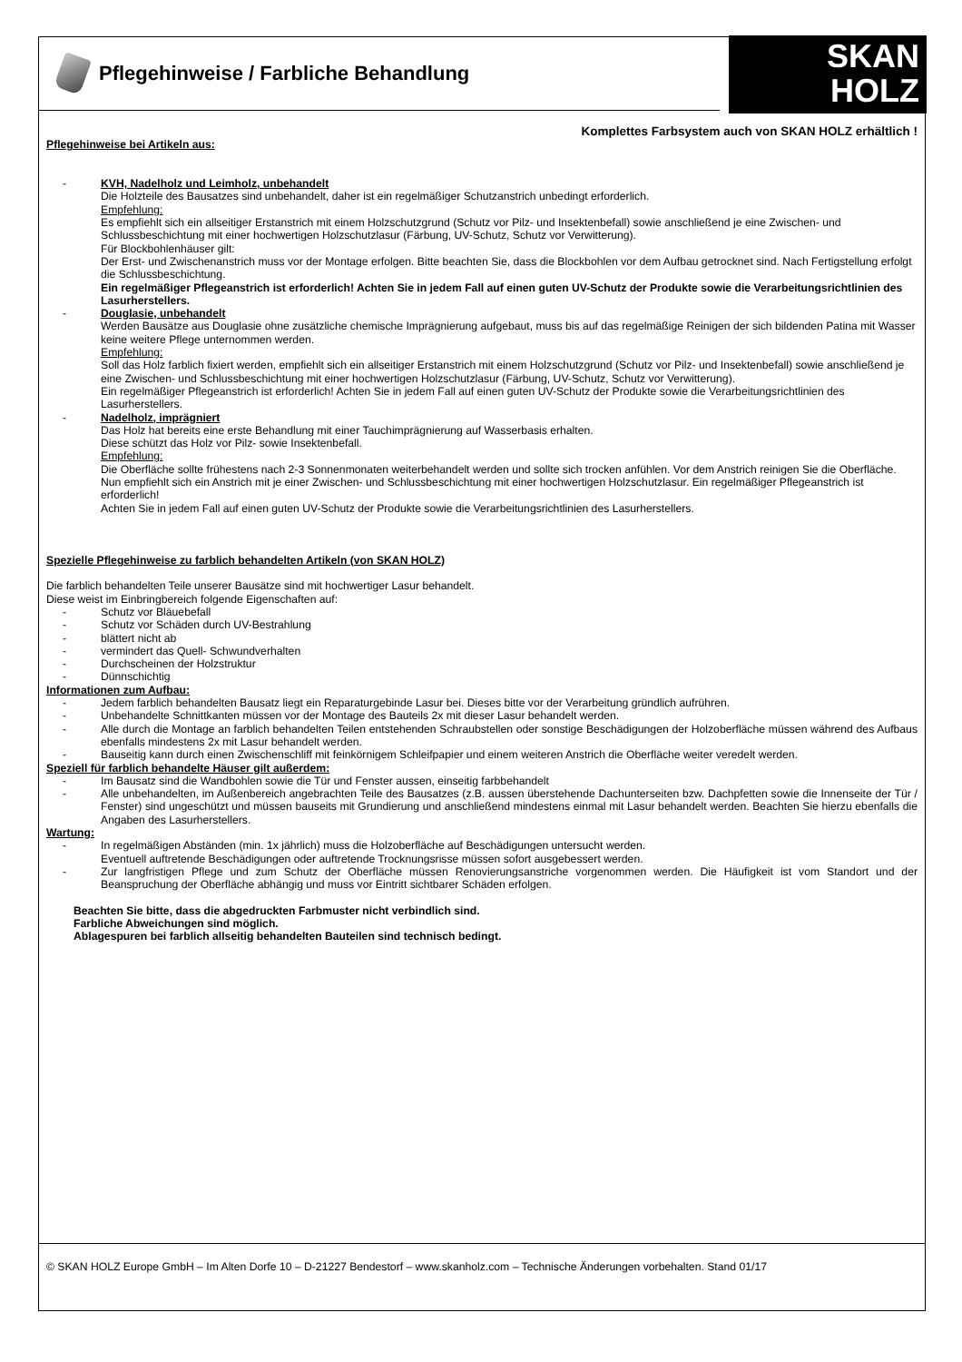Pflegehinweise / Farbliche Behandlung
SKAN
HOLZ
Komplettes Farbsystem auch von SKAN HOLZ erhältlich !
Pflegehinweise bei Artikeln aus:
- KVH, Nadelholz und Leimholz, unbehandelt
Die Holzteile des Bausatzes sind unbehandelt, daher ist ein regelmäßiger Schutzanstrich unbedingt erforderlich.
Empfehlung:
Es empfiehlt sich ein allseitiger Erstanstrich mit einem Holzschutzgrund (Schutz vor Pilz- und Insektenbefall) sowie anschließend je eine Zwischen- und Schlussbeschichtung mit einer hochwertigen Holzschutzlasur (Färbung, UV-Schutz, Schutz vor Verwitterung).
Für Blockbohlenhäuser gilt:
Der Erst- und Zwischenanstrich muss vor der Montage erfolgen. Bitte beachten Sie, dass die Blockbohlen vor dem Aufbau getrocknet sind. Nach Fertigstellung erfolgt die Schlussbeschichtung.
Ein regelmäßiger Pflegeanstrich ist erforderlich! Achten Sie in jedem Fall auf einen guten UV-Schutz der Produkte sowie die Verarbeitungsrichtlinien des Lasurherstellers.
- Douglasie, unbehandelt
Werden Bausätze aus Douglasie ohne zusätzliche chemische Imprägnierung aufgebaut, muss bis auf das regelmäßige Reinigen der sich bildenden Patina mit Wasser keine weitere Pflege unternommen werden.
Empfehlung:
Soll das Holz farblich fixiert werden, empfiehlt sich ein allseitiger Erstanstrich mit einem Holzschutzgrund (Schutz vor Pilz- und Insektenbefall) sowie anschließend je eine Zwischen- und Schlussbeschichtung mit einer hochwertigen Holzschutzlasur (Färbung, UV-Schutz, Schutz vor Verwitterung).
Ein regelmäßiger Pflegeanstrich ist erforderlich! Achten Sie in jedem Fall auf einen guten UV-Schutz der Produkte sowie die Verarbeitungsrichtlinien des Lasurherstellers.
- Nadelholz, imprägniert
Das Holz hat bereits eine erste Behandlung mit einer Tauchimprägnierung auf Wasserbasis erhalten.
Diese schützt das Holz vor Pilz- sowie Insektenbefall.
Empfehlung:
Die Oberfläche sollte frühestens nach 2-3 Sonnenmonaten weiterbehandelt werden und sollte sich trocken anfühlen. Vor dem Anstrich reinigen Sie die Oberfläche. Nun empfiehlt sich ein Anstrich mit je einer Zwischen- und Schlussbeschichtung mit einer hochwertigen Holzschutzlasur. Ein regelmäßiger Pflegeanstrich ist erforderlich!
Achten Sie in jedem Fall auf einen guten UV-Schutz der Produkte sowie die Verarbeitungsrichtlinien des Lasurherstellers.
Spezielle Pflegehinweise zu farblich behandelten Artikeln (von SKAN HOLZ)
Die farblich behandelten Teile unserer Bausätze sind mit hochwertiger Lasur behandelt.
Diese weist im Einbringbereich folgende Eigenschaften auf:
- Schutz vor Bläuebefall
- Schutz vor Schäden durch UV-Bestrahlung
- blättert nicht ab
- vermindert das Quell- Schwundverhalten
- Durchscheinen der Holzstruktur
- Dünnschichtig
Informationen zum Aufbau:
- Jedem farblich behandelten Bausatz liegt ein Reparaturgebinde Lasur bei. Dieses bitte vor der Verarbeitung gründlich aufrühren.
- Unbehandelte Schnittkanten müssen vor der Montage des Bauteils 2x mit dieser Lasur behandelt werden.
- Alle durch die Montage an farblich behandelten Teilen entstehenden Schraubstellen oder sonstige Beschädigungen der Holzoberfläche müssen während des Aufbaus ebenfalls mindestens 2x mit Lasur behandelt werden.
- Bauseitig kann durch einen Zwischenschliff mit feinkörnigem Schleifpapier und einem weiteren Anstrich die Oberfläche weiter veredelt werden.
Speziell für farblich behandelte Häuser gilt außerdem:
- Im Bausatz sind die Wandbohlen sowie die Tür und Fenster aussen, einseitig farbbehandelt
- Alle unbehandelten, im Außenbereich angebrachten Teile des Bausatzes (z.B. aussen überstehende Dachunterseiten bzw. Dachpfetten sowie die Innenseite der Tür / Fenster) sind ungeschützt und müssen bauseits mit Grundierung und anschließend mindestens einmal mit Lasur behandelt werden. Beachten Sie hierzu ebenfalls die Angaben des Lasurherstellers.
Wartung:
- In regelmäßigen Abständen (min. 1x jährlich) muss die Holzoberfläche auf Beschädigungen untersucht werden.
Eventuell auftretende Beschädigungen oder auftretende Trocknungsrisse müssen sofort ausgebessert werden.
- Zur langfristigen Pflege und zum Schutz der Oberfläche müssen Renovierungsanstriche vorgenommen werden. Die Häufigkeit ist vom Standort und der Beanspruchung der Oberfläche abhängig und muss vor Eintritt sichtbarer Schäden erfolgen.
Beachten Sie bitte, dass die abgedruckten Farbmuster nicht verbindlich sind.
Farbliche Abweichungen sind möglich.
Ablagespuren bei farblich allseitig behandelten Bauteilen sind technisch bedingt.
© SKAN HOLZ Europe GmbH – Im Alten Dorfe 10 – D-21227 Bendestorf – www.skanholz.com – Technische Änderungen vorbehalten. Stand 01/17